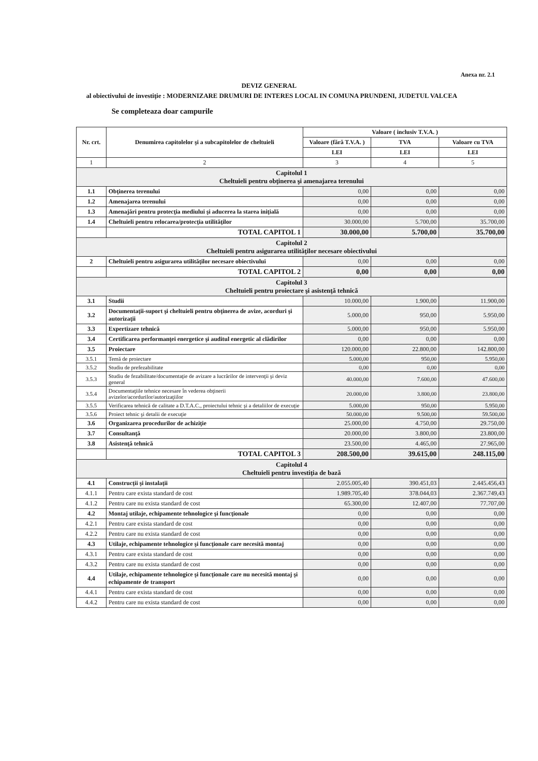Anexa nr. 2.1
DEVIZ GENERAL
al obiectivului de investiţie : MODERNIZARE DRUMURI DE INTERES LOCAL IN COMUNA PRUNDENI, JUDETUL VALCEA
Se completeaza doar campurile
| Nr. crt. | Denumirea capitolelor şi a subcapitolelor de cheltuieli | Valoare ( inclusiv T.V.A. ) | | |
| --- | --- | --- | --- | --- |
| | | Valoare (fără T.V.A. ) | TVA | Valoare cu TVA |
| | | LEI | LEI | LEI |
| 1 | 2 | 3 | 4 | 5 |
| Capitolul 1 Cheltuieli pentru obţinerea şi amenajarea terenului | | | | |
| 1.1 | Obţinerea terenului | 0,00 | 0,00 | 0,00 |
| 1.2 | Amenajarea terenului | 0,00 | 0,00 | 0,00 |
| 1.3 | Amenajări pentru protecţia mediului şi aducerea la starea iniţială | 0,00 | 0,00 | 0,00 |
| 1.4 | Cheltuieli pentru relocarea/protecţia utilităţilor | 30.000,00 | 5.700,00 | 35.700,00 |
| | TOTAL CAPITOL 1 | 30.000,00 | 5.700,00 | 35.700,00 |
| Capitolul 2 Cheltuieli pentru asigurarea utilităţilor necesare obiectivului | | | | |
| 2 | Cheltuieli pentru asigurarea utilităţilor necesare obiectivului | 0,00 | 0,00 | 0,00 |
| | TOTAL CAPITOL 2 | 0,00 | 0,00 | 0,00 |
| Capitolul 3 Cheltuieli pentru proiectare şi asistenţă tehnică | | | | |
| 3.1 | Studii | 10.000,00 | 1.900,00 | 11.900,00 |
| 3.2 | Documentaţii-suport şi cheltuieli pentru obţinerea de avize, acorduri şi autorizaţii | 5.000,00 | 950,00 | 5.950,00 |
| 3.3 | Expertizare tehnică | 5.000,00 | 950,00 | 5.950,00 |
| 3.4 | Certificarea performanţei energetice şi auditul energetic al clădirilor | 0,00 | 0,00 | 0,00 |
| 3.5 | Proiectare | 120.000,00 | 22.800,00 | 142.800,00 |
| 3.5.1 | Temă de proiectare | 5.000,00 | 950,00 | 5.950,00 |
| 3.5.2 | Studiu de prefezabilitate | 0,00 | 0,00 | 0,00 |
| 3.5.3 | Studiu de fezabilitate/documentaţie de avizare a lucrărilor de intervenţii şi deviz general | 40.000,00 | 7.600,00 | 47.600,00 |
| 3.5.4 | Documentaţiile tehnice necesare în vederea obţinerii avizelor/acordurilor/autorizaţiilor | 20.000,00 | 3.800,00 | 23.800,00 |
| 3.5.5 | Verificarea tehnică de calitate a D.T.A.C., proiectului tehnic şi a detaliilor de execuţie | 5.000,00 | 950,00 | 5.950,00 |
| 3.5.6 | Proiect tehnic şi detalii de execuţie | 50.000,00 | 9.500,00 | 59.500,00 |
| 3.6 | Organizarea procedurilor de achiziţie | 25.000,00 | 4.750,00 | 29.750,00 |
| 3.7 | Consultanţă | 20.000,00 | 3.800,00 | 23.800,00 |
| 3.8 | Asistenţă tehnică | 23.500,00 | 4.465,00 | 27.965,00 |
| | TOTAL CAPITOL 3 | 208.500,00 | 39.615,00 | 248.115,00 |
| Capitolul 4 Cheltuieli pentru investiţia de bază | | | | |
| 4.1 | Construcţii şi instalaţii | 2.055.005,40 | 390.451,03 | 2.445.456,43 |
| 4.1.1 | Pentru care exista standard de cost | 1.989.705,40 | 378.044,03 | 2.367.749,43 |
| 4.1.2 | Pentru care nu exista standard de cost | 65.300,00 | 12.407,00 | 77.707,00 |
| 4.2 | Montaj utilaje, echipamente tehnologice şi funcţionale | 0,00 | 0,00 | 0,00 |
| 4.2.1 | Pentru care exista standard de cost | 0,00 | 0,00 | 0,00 |
| 4.2.2 | Pentru care nu exista standard de cost | 0,00 | 0,00 | 0,00 |
| 4.3 | Utilaje, echipamente tehnologice şi funcţionale care necesită montaj | 0,00 | 0,00 | 0,00 |
| 4.3.1 | Pentru care exista standard de cost | 0,00 | 0,00 | 0,00 |
| 4.3.2 | Pentru care nu exista standard de cost | 0,00 | 0,00 | 0,00 |
| 4.4 | Utilaje, echipamente tehnologice şi funcţionale care nu necesită montaj şi echipamente de transport | 0,00 | 0,00 | 0,00 |
| 4.4.1 | Pentru care exista standard de cost | 0,00 | 0,00 | 0,00 |
| 4.4.2 | Pentru care nu exista standard de cost | 0,00 | 0,00 | 0,00 |